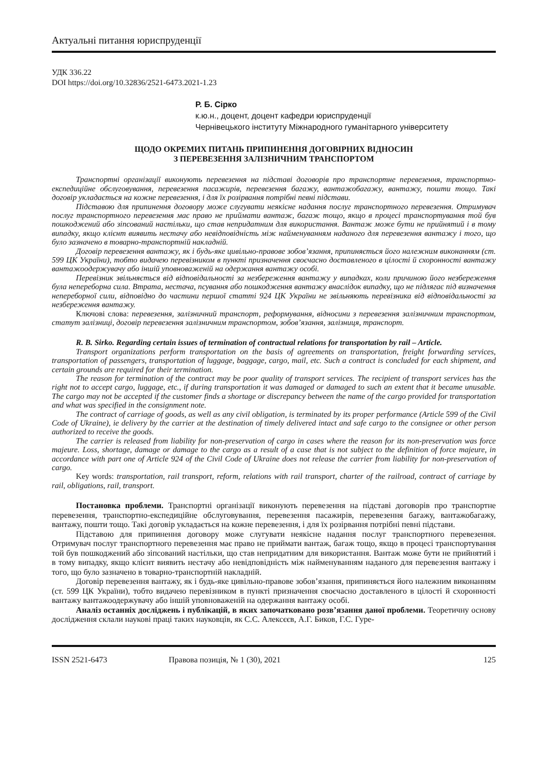Актуальні питання юриспруденції
УДК 336.22
DOI https://doi.org/10.32836/2521-6473.2021-1.23
Р. Б. Сірко
к.ю.н., доцент, доцент кафедри юриспруденції
Чернівецького інституту Міжнародного гуманітарного університету
ЩОДО ОКРЕМИХ ПИТАНЬ ПРИПИНЕННЯ ДОГОВІРНИХ ВІДНОСИН
З ПЕРЕВЕЗЕННЯ ЗАЛІЗНИЧНИМ ТРАНСПОРТОМ
Транспортні організації виконують перевезення на підставі договорів про транспортне перевезення, транспортно-експедиційне обслуговування, перевезення пасажирів, перевезення багажу, вантажобагажу, вантажу, пошти тощо. Такі договір укладається на кожне перевезення, і для їх розірвання потрібні певні підстави.
Підставою для припинення договору може слугувати неякісне надання послуг транспортного перевезення. Отримувач послуг транспортного перевезення має право не приймати вантаж, багаж тощо, якщо в процесі транспортування той був пошкоджений або зіпсований настільки, що став непридатним для використання. Вантаж може бути не прийнятий і в тому випадку, якщо клієнт виявить нестачу або невідповідність між найменуванням наданого для перевезення вантажу і того, що було зазначено в товарно-транспортній накладній.
Договір перевезення вантажу, як і будь-яке цивільно-правове зобов’язання, припиняється його належним виконанням (ст. 599 ЦК України), тобто видачею перевізником в пункті призначення своєчасно доставленого в цілості й схоронності вантажу вантажоодержувачу або іншій уповноваженій на одержання вантажу особі.
Перевізник звільняється від відповідальності за незбереження вантажу у випадках, коли причиною його незбереження була непереборна сила. Втрата, нестача, псування або пошкодження вантажу внаслідок випадку, що не підлягає під визначення непереборної сили, відповідно до частини першої статті 924 ЦК України не звільняють перевізника від відповідальності за незбереження вантажу.
Ключові слова: перевезення, залізничний транспорт, реформування, відносини з перевезення залізничним транспортом, статут залізниці, договір перевезення залізничним транспортом, зобов’язання, залізниця, транспорт.
R. B. Sirko. Regarding certain issues of termination of contractual relations for transportation by rail – Article.
Transport organizations perform transportation on the basis of agreements on transportation, freight forwarding services, transportation of passengers, transportation of luggage, baggage, cargo, mail, etc. Such a contract is concluded for each shipment, and certain grounds are required for their termination.
The reason for termination of the contract may be poor quality of transport services. The recipient of transport services has the right not to accept cargo, luggage, etc., if during transportation it was damaged or damaged to such an extent that it became unusable. The cargo may not be accepted if the customer finds a shortage or discrepancy between the name of the cargo provided for transportation and what was specified in the consignment note.
The contract of carriage of goods, as well as any civil obligation, is terminated by its proper performance (Article 599 of the Civil Code of Ukraine), ie delivery by the carrier at the destination of timely delivered intact and safe cargo to the consignee or other person authorized to receive the goods.
The carrier is released from liability for non-preservation of cargo in cases where the reason for its non-preservation was force majeure. Loss, shortage, damage or damage to the cargo as a result of a case that is not subject to the definition of force majeure, in accordance with part one of Article 924 of the Civil Code of Ukraine does not release the carrier from liability for non-preservation of cargo.
Key words: transportation, rail transport, reform, relations with rail transport, charter of the railroad, contract of carriage by rail, obligations, rail, transport.
Постановка проблеми. Транспортні організації виконують перевезення на підставі договорів про транспортне перевезення, транспортно-експедиційне обслуговування, перевезення пасажирів, перевезення багажу, вантажобагажу, вантажу, пошти тощо. Такі договір укладається на кожне перевезення, і для їх розірвання потрібні певні підстави.
Підставою для припинення договору може слугувати неякісне надання послуг транспортного перевезення. Отримувач послуг транспортного перевезення має право не приймати вантаж, багаж тощо, якщо в процесі транспортування той був пошкоджений або зіпсований настільки, що став непридатним для використання. Вантаж може бути не прийнятий і в тому випадку, якщо клієнт виявить нестачу або невідповідність між найменуванням наданого для перевезення вантажу і того, що було зазначено в товарно-транспортній накладній.
Договір перевезення вантажу, як і будь-яке цивільно-правове зобов’язання, припиняється його належним виконанням (ст. 599 ЦК України), тобто видачею перевізником в пункті призначення своєчасно доставленого в цілості й схоронності вантажу вантажоодержувачу або іншій уповноваженій на одержання вантажу особі.
Аналіз останніх досліджень і публікацій, в яких започатковано розв’язання даної проблеми. Теоретичну основу дослідження склали наукові праці таких науковців, як С.С. Алексєєв, А.Г. Биков, Г.С. Гуре-
ISSN 2521-6473 Правова позиція, № 1 (30), 2021 125